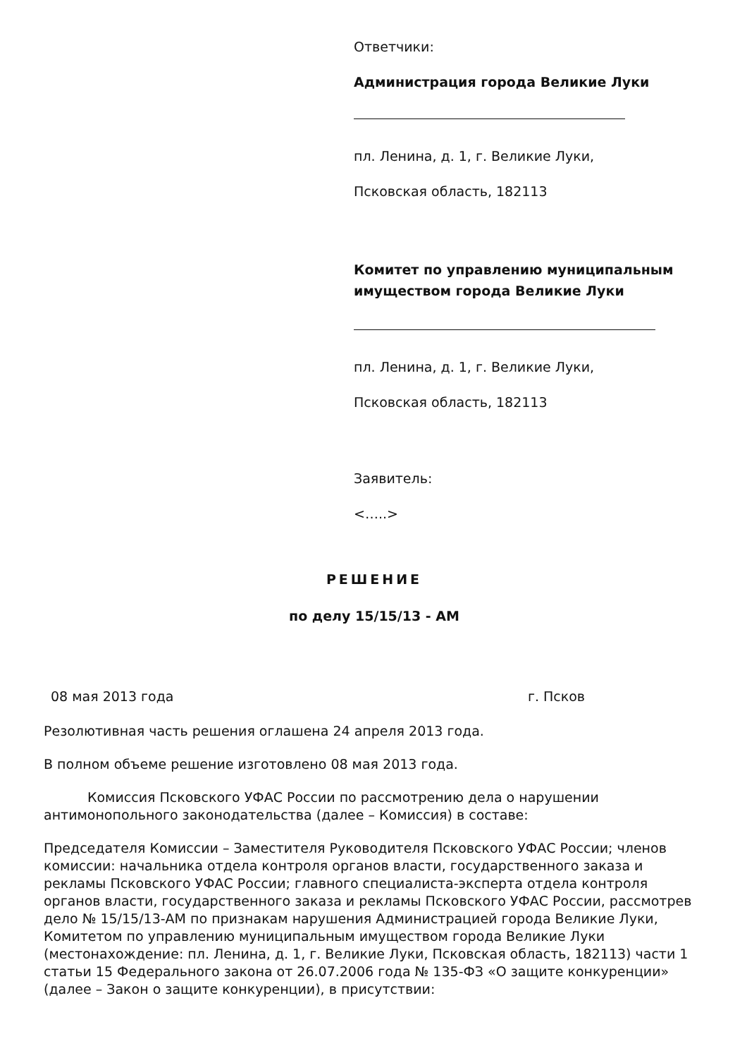Ответчики:
Администрация города Великие Луки
пл. Ленина, д. 1, г. Великие Луки,
Псковская область, 182113
Комитет по управлению муниципальным имуществом города Великие Луки
пл. Ленина, д. 1, г. Великие Луки,
Псковская область, 182113
Заявитель:
<…..>
РЕШЕНИЕ
по делу 15/15/13 - АМ
08 мая 2013 года г. Псков
Резолютивная часть решения оглашена 24 апреля 2013 года.
В полном объеме решение изготовлено 08 мая 2013 года.
Комиссия Псковского УФАС России по рассмотрению дела о нарушении антимонопольного законодательства (далее – Комиссия) в составе:
Председателя Комиссии – Заместителя Руководителя Псковского УФАС России; членов комиссии: начальника отдела контроля органов власти, государственного заказа и рекламы Псковского УФАС России; главного специалиста-эксперта отдела контроля органов власти, государственного заказа и рекламы Псковского УФАС России, рассмотрев дело № 15/15/13-АМ по признакам нарушения Администрацией города Великие Луки, Комитетом по управлению муниципальным имуществом города Великие Луки (местонахождение: пл. Ленина, д. 1, г. Великие Луки, Псковская область, 182113) части 1 статьи 15 Федерального закона от 26.07.2006 года № 135-ФЗ «О защите конкуренции» (далее – Закон о защите конкуренции), в присутствии: